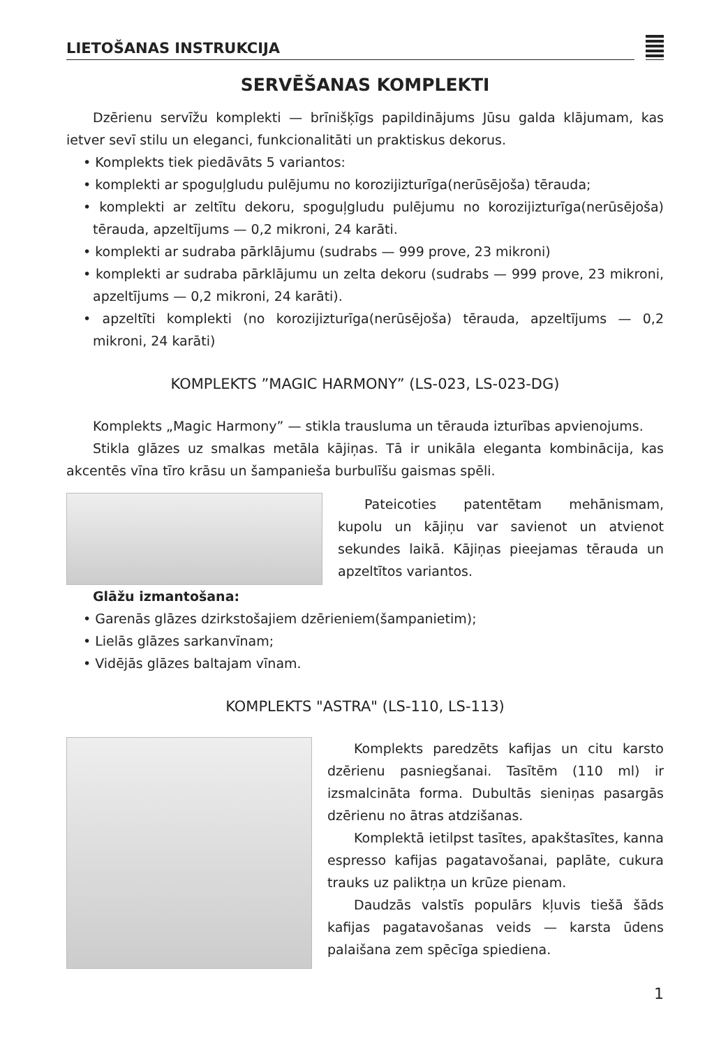LIETOŠANAS INSTRUKCIJA
SERVĒŠANAS KOMPLEKTI
Dzērienu servīžu komplekti — brīnišķīgs papildinājums Jūsu galda klājumam, kas ietver sevī stilu un eleganci, funkcionalitāti un praktiskus dekorus.
• Komplekts tiek piedāvāts 5 variantos:
• komplekti ar spoguļgludu pulējumu no korozijizturīga(nerūsējoša) tērauda;
• komplekti ar zeltītu dekoru, spoguļgludu pulējumu no korozijizturīga(nerūsējoša) tērauda, apzeltījums — 0,2 mikroni, 24 karāti.
• komplekti ar sudraba pārklājumu (sudrabs — 999 prove, 23 mikroni)
• komplekti ar sudraba pārklājumu un zelta dekoru (sudrabs — 999 prove, 23 mikroni, apzeltījums — 0,2 mikroni, 24 karāti).
• apzeltīti komplekti (no korozijizturīga(nerūsējoša) tērauda, apzeltījums — 0,2 mikroni, 24 karāti)
KOMPLEKTS ”MAGIC HARMONY” (LS-023, LS-023-DG)
Komplekts „Magic Harmony” — stikla trausluma un tērauda izturības apvienojums.
Stikla glāzes uz smalkas metāla kājiņas. Tā ir unikāla eleganta kombinācija, kas akcentēs vīna tīro krāsu un šampanieša burbulīšu gaismas spēli.
Pateicoties patentētam mehānismam, kupolu un kājiņu var savienot un atvienot sekundes laikā. Kājiņas pieejamas tērauda un apzeltītos variantos.
Glāžu izmantošana:
• Garenās glāzes dzirkstošajiem dzērieniem(šampanietim);
• Lielās glāzes sarkanvīnam;
• Vidējās glāzes baltajam vīnam.
KOMPLEKTS "ASTRA" (LS-110, LS-113)
Komplekts paredzēts kafijas un citu karsto dzērienu pasniegšanai. Tasītēm (110 ml) ir izsmalcināta forma. Dubultās sieniņas pasargās dzērienu no ātras atdzišanas.
Komplektā ietilpst tasītes, apakštasītes, kanna espresso kafijas pagatavošanai, paplāte, cukura trauks uz paliktņa un krūze pienam.
Daudzās valstīs populārs kļuvis tiešā šāds kafijas pagatavošanas veids — karsta ūdens palaišana zem spēcīga spiediena.
1